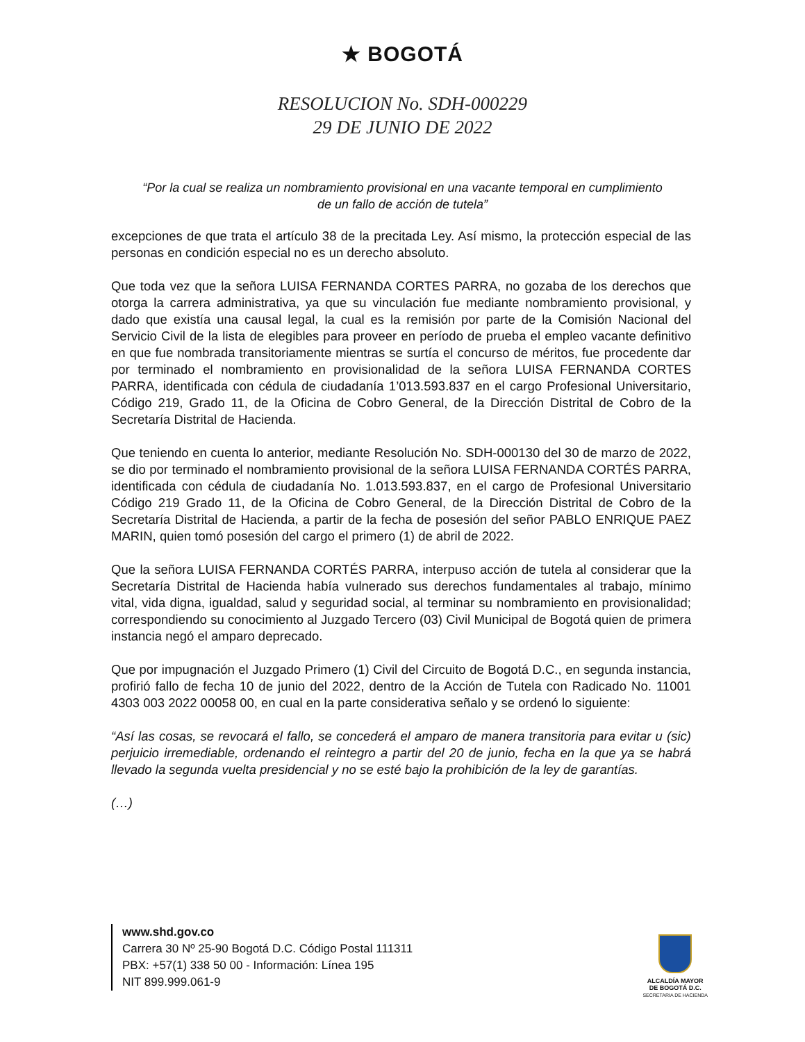★ BOGOTÁ
RESOLUCION No. SDH-000229
29 DE JUNIO DE 2022
“Por la cual se realiza un nombramiento provisional en una vacante temporal en cumplimiento de un fallo de acción de tutela”
excepciones de que trata el artículo 38 de la precitada Ley. Así mismo, la protección especial de las personas en condición especial no es un derecho absoluto.
Que toda vez que la señora LUISA FERNANDA CORTES PARRA, no gozaba de los derechos que otorga la carrera administrativa, ya que su vinculación fue mediante nombramiento provisional, y dado que existía una causal legal, la cual es la remisión por parte de la Comisión Nacional del Servicio Civil de la lista de elegibles para proveer en período de prueba el empleo vacante definitivo en que fue nombrada transitoriamente mientras se surtía el concurso de méritos, fue procedente dar por terminado el nombramiento en provisionalidad de la señora LUISA FERNANDA CORTES PARRA, identificada con cédula de ciudadanía 1’013.593.837 en el cargo Profesional Universitario, Código 219, Grado 11, de la Oficina de Cobro General, de la Dirección Distrital de Cobro de la Secretaría Distrital de Hacienda.
Que teniendo en cuenta lo anterior, mediante Resolución No. SDH-000130 del 30 de marzo de 2022, se dio por terminado el nombramiento provisional de la señora LUISA FERNANDA CORTÉS PARRA, identificada con cédula de ciudadanía No. 1.013.593.837, en el cargo de Profesional Universitario Código 219 Grado 11, de la Oficina de Cobro General, de la Dirección Distrital de Cobro de la Secretaría Distrital de Hacienda, a partir de la fecha de posesión del señor PABLO ENRIQUE PAEZ MARIN, quien tomó posesión del cargo el primero (1) de abril de 2022.
Que la señora LUISA FERNANDA CORTÉS PARRA, interpuso acción de tutela al considerar que la Secretaría Distrital de Hacienda había vulnerado sus derechos fundamentales al trabajo, mínimo vital, vida digna, igualdad, salud y seguridad social, al terminar su nombramiento en provisionalidad; correspondiendo su conocimiento al Juzgado Tercero (03) Civil Municipal de Bogotá quien de primera instancia negó el amparo deprecado.
Que por impugnación el Juzgado Primero (1) Civil del Circuito de Bogotá D.C., en segunda instancia, profirió fallo de fecha 10 de junio del 2022, dentro de la Acción de Tutela con Radicado No. 11001 4303 003 2022 00058 00, en cual en la parte considerativa señalo y se ordenó lo siguiente:
“Así las cosas, se revocará el fallo, se concederá el amparo de manera transitoria para evitar u (sic) perjuicio irremediable, ordenando el reintegro a partir del 20 de junio, fecha en la que ya se habrá llevado la segunda vuelta presidencial y no se esté bajo la prohibición de la ley de garantías.
(…)
www.shd.gov.co
Carrera 30 Nº 25-90 Bogotá D.C. Código Postal 111311
PBX: +57(1) 338 50 00 - Información: Línea 195
NIT 899.999.061-9
ALCALDÍA MAYOR
DE BOGOTÁ D.C.
SECRETARIA DE HACIENDA